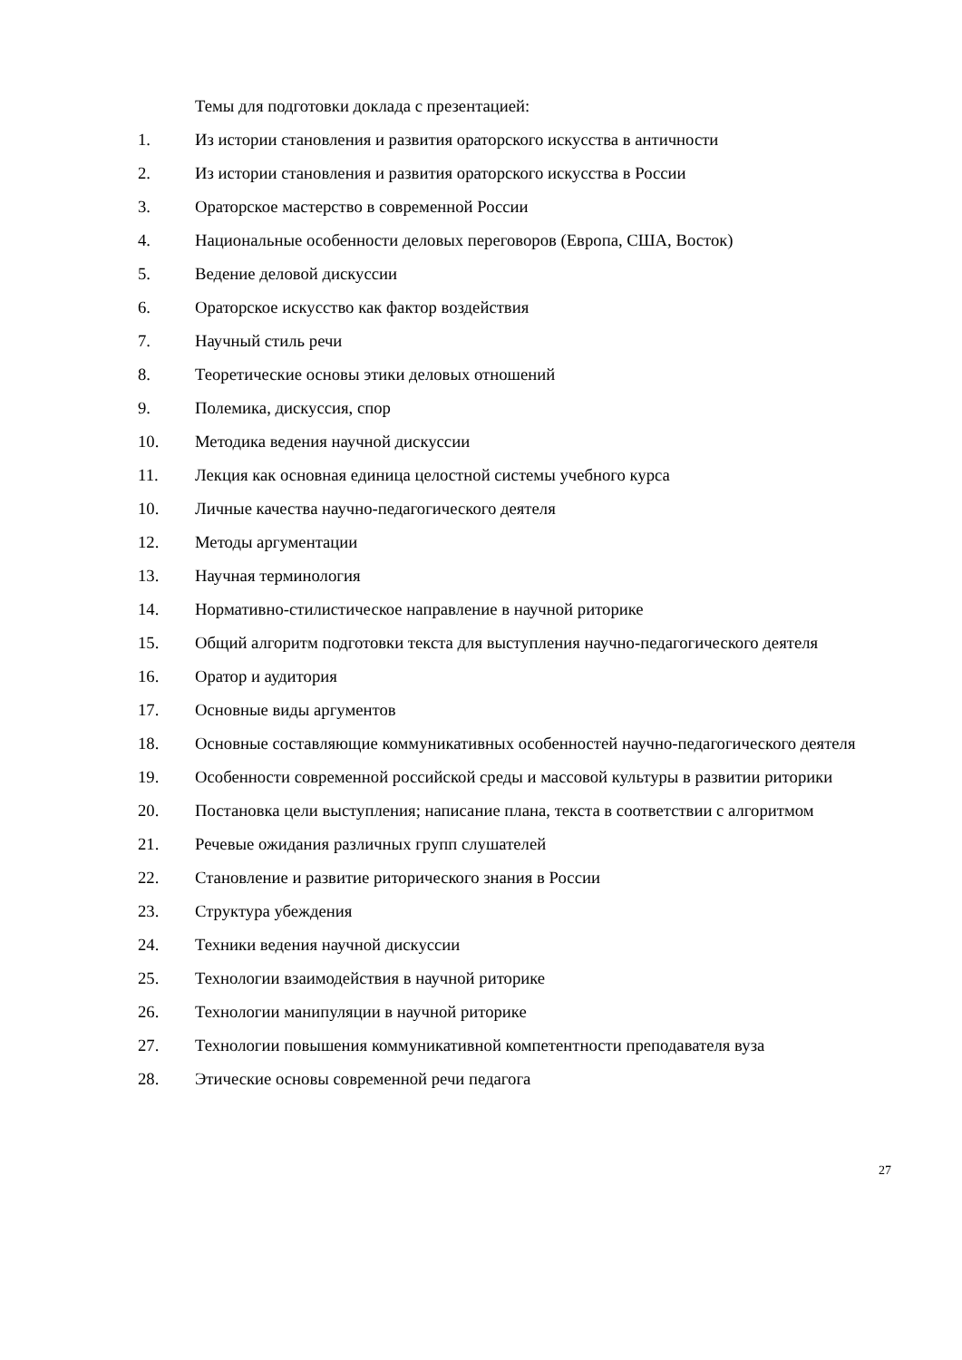Темы для подготовки доклада с презентацией:
1. Из истории становления и развития ораторского искусства в античности
2. Из истории становления и развития ораторского искусства в России
3. Ораторское мастерство в современной России
4. Национальные особенности деловых переговоров (Европа, США, Восток)
5. Ведение деловой дискуссии
6. Ораторское искусство как фактор воздействия
7. Научный стиль речи
8. Теоретические основы этики деловых отношений
9. Полемика, дискуссия, спор
10. Методика ведения научной дискуссии
11. Лекция как основная единица целостной системы учебного курса
10. Личные качества научно-педагогического деятеля
12. Методы аргументации
13. Научная терминология
14. Нормативно-стилистическое направление в научной риторике
15. Общий алгоритм подготовки текста для выступления научно-педагогического деятеля
16. Оратор и аудитория
17. Основные виды аргументов
18. Основные составляющие коммуникативных особенностей научно-педагогического деятеля
19. Особенности современной российской среды и массовой культуры в развитии риторики
20. Постановка цели выступления; написание плана, текста в соответствии с алгоритмом
21. Речевые ожидания различных групп слушателей
22. Становление и развитие риторического знания в России
23. Структура убеждения
24. Техники ведения научной дискуссии
25. Технологии взаимодействия в научной риторике
26. Технологии манипуляции в научной риторике
27. Технологии повышения коммуникативной компетентности преподавателя вуза
28. Этические основы современной речи педагога
27